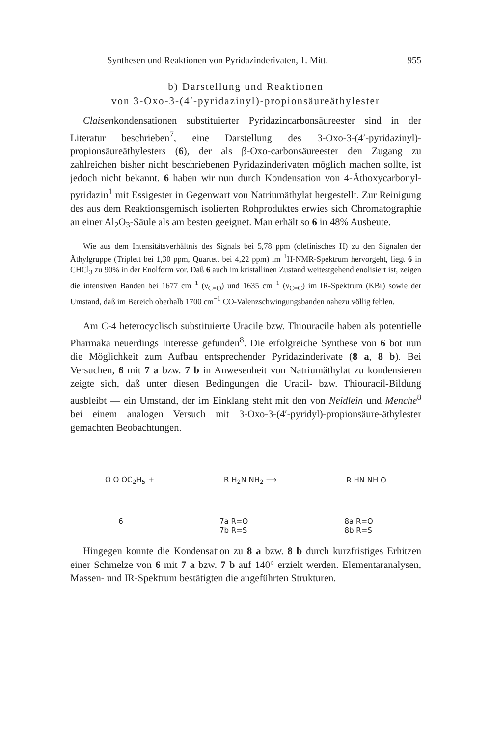Synthesen und Reaktionen von Pyridazinderivaten, 1. Mitt. 955
b) Darstellung und Reaktionen
von 3-Oxo-3-(4′-pyridazinyl)-propionsäureäthylester
Claisenkondensationen substituierter Pyridazincarbonsäureester sind in der Literatur beschrieben<sup>7</sup>, eine Darstellung des 3-Oxo-3-(4′-pyridazinyl)-propionsäureäthylesters (6), der als β-Oxo-carbonsäureester den Zugang zu zahlreichen bisher nicht beschriebenen Pyridazinderivaten möglich machen sollte, ist jedoch nicht bekannt. 6 haben wir nun durch Kondensation von 4-Äthoxycarbonyl-pyridazin<sup>1</sup> mit Essigester in Gegenwart von Natriumäthylat hergestellt. Zur Reinigung des aus dem Reaktionsgemisch isolierten Rohproduktes erwies sich Chromatographie an einer Al<sub>2</sub>O<sub>3</sub>-Säule als am besten geeignet. Man erhält so 6 in 48% Ausbeute.
Wie aus dem Intensitätsverhältnis des Signals bei 5,78 ppm (olefinisches H) zu den Signalen der Äthylgruppe (Triplett bei 1,30 ppm, Quartett bei 4,22 ppm) im <sup>1</sup>H-NMR-Spektrum hervorgeht, liegt 6 in CHCl<sub>3</sub> zu 90% in der Enolform vor. Daß 6 auch im kristallinen Zustand weitestgehend enolisiert ist, zeigen die intensiven Banden bei 1677 cm<sup>−1</sup> (ν<sub>C=O</sub>) und 1635 cm<sup>−1</sup> (ν<sub>C=C</sub>) im IR-Spektrum (KBr) sowie der Umstand, daß im Bereich oberhalb 1700 cm<sup>−1</sup> CO-Valenzschwingungsbanden nahezu völlig fehlen.
Am C-4 heterocyclisch substituierte Uracile bzw. Thiouracile haben als potentielle Pharmaka neuerdings Interesse gefunden<sup>8</sup>. Die erfolgreiche Synthese von 6 bot nun die Möglichkeit zum Aufbau entsprechender Pyridazinderivate (8 a, 8 b). Bei Versuchen, 6 mit 7 a bzw. 7 b in Anwesenheit von Natriumäthylat zu kondensieren zeigte sich, daß unter diesen Bedingungen die Uracil- bzw. Thiouracil-Bildung ausbleibt — ein Umstand, der im Einklang steht mit den von Neidlein und Menche<sup>8</sup> bei einem analogen Versuch mit 3-Oxo-3-(4′-pyridyl)-propionsäure-äthylester gemachten Beobachtungen.
O O OC<sub>2</sub>H<sub>5</sub> + R H<sub>2</sub>N NH<sub>2</sub> ⟶ R HN NH O
6 7a R=O
7b R=S 8a R=O
8b R=S
Hingegen konnte die Kondensation zu 8 a bzw. 8 b durch kurzfristiges Erhitzen einer Schmelze von 6 mit 7 a bzw. 7 b auf 140° erzielt werden. Elementaranalysen, Massen- und IR-Spektrum bestätigten die angeführten Strukturen.